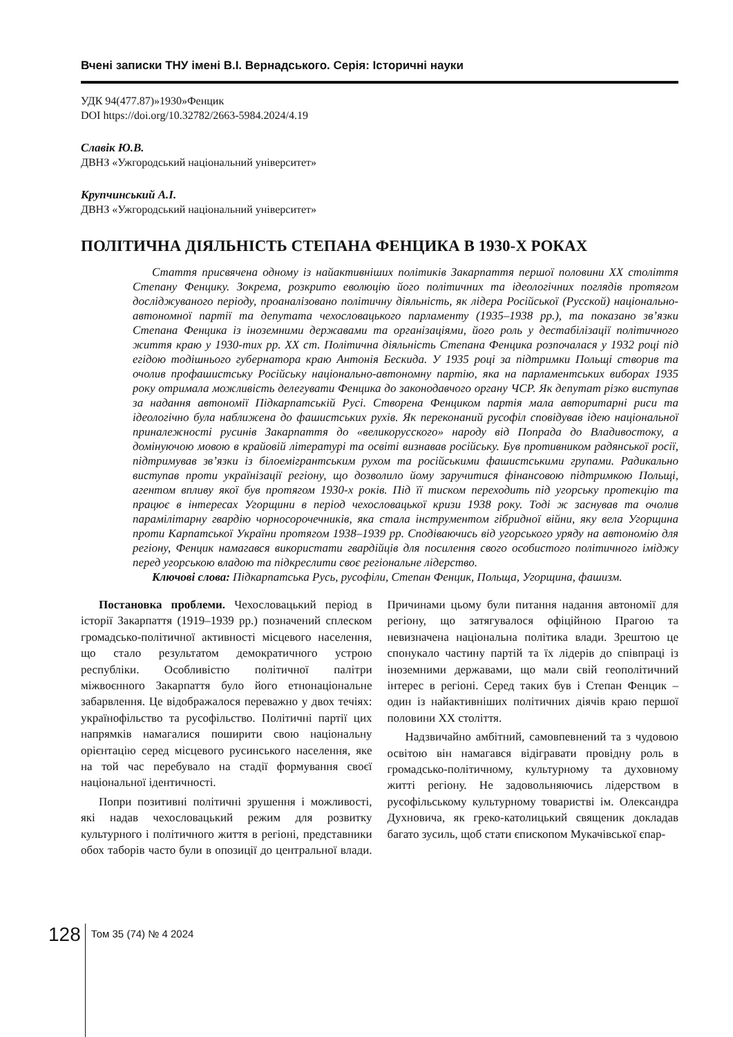Вчені записки ТНУ імені В.І. Вернадського. Серія: Історичні науки
УДК 94(477.87)»1930»Фенцик
DOI https://doi.org/10.32782/2663-5984.2024/4.19
Славік Ю.В.
ДВНЗ «Ужгородський національний університет»
Крупчинський А.І.
ДВНЗ «Ужгородський національний університет»
ПОЛІТИЧНА ДІЯЛЬНІСТЬ СТЕПАНА ФЕНЦИКА В 1930-Х РОКАХ
Стаття присвячена одному із найактивніших політиків Закарпаття першої половини XX століття Степану Фенцику. Зокрема, розкрито еволюцію його політичних та ідеологічних поглядів протягом досліджуваного періоду, проаналізовано політичну діяльність, як лідера Російської (Русской) національно-автономної партії та депутата чехословацького парламенту (1935–1938 рр.), та показано зв’язки Степана Фенцика із іноземними державами та організаціями, його роль у дестабілізації політичного життя краю у 1930-тих рр. XX ст. Політична діяльність Степана Фенцика розпочалася у 1932 році під егідою тодішнього губернатора краю Антонія Бескида. У 1935 році за підтримки Польщі створив та очолив профашистську Російську національно-автономну партію, яка на парламентських виборах 1935 року отримала можливість делегувати Фенцика до законодавчого органу ЧСР. Як депутат різко виступав за надання автономії Підкарпатській Русі. Створена Фенциком партія мала авторитарні риси та ідеологічно була наближена до фашистських рухів. Як переконаний русофіл сповідував ідею національної приналежності русинів Закарпаття до «великорусского» народу від Попрада до Владивостоку, а домінуючою мовою в крайовій літературі та освіті визнавав російську. Був противником радянської росії, підтримував зв’язки із біло­емігрантським рухом та російськими фашистськими групами. Радикально виступав проти українізації регіону, що дозволило йому заручитися фінансовою підтримкою Польщі, агентом впливу якої був протягом 1930-х років. Під її тиском переходить під угорську протекцію та працює в інтересах Угорщини в період чехословацької кризи 1938 року. Тоді ж заснував та очолив парамілітарну гвардію чорносорочечників, яка стала інструментом гібридної війни, яку вела Угорщина проти Карпатської України протягом 1938–1939 рр. Сподіваючись від угорського уряду на автономію для регіону, Фенцик намагався використати гвардійців для посилення свого особистого політичного іміджу перед угорською владою та підкреслити своє регіональне лідерство.
Ключові слова: Підкарпатська Русь, русофіли, Степан Фенцик, Польща, Угорщина, фашизм.
Постановка проблеми. Чехословацький період в історії Закарпаття (1919–1939 рр.) позначений сплеском громадсько-політичної активності місцевого населення, що стало результатом демократичного устрою республіки. Особливістю політичної палітри міжвоєнного Закарпаття було його етнонаціональне забарвлення. Це відображалося переважно у двох течіях: українофільство та русофільство. Політичні партії цих напрямків намагалися поширити свою національну орієнтацію серед місцевого русинського населення, яке на той час перебувало на стадії формування своєї національної ідентичності.
Попри позитивні політичні зрушення і можливості, які надав чехословацький режим для розвитку культурного і політичного життя в регіоні, представники обох таборів часто були в опозиції до центральної влади. Причинами цьому були питання надання автономії для регіону, що затягувалося офіційною Прагою та невизначена національна політика влади. Зрештою це спонукало частину партій та їх лідерів до співпраці із іноземними державами, що мали свій геополітичний інтерес в регіоні. Серед таких був і Степан Фенцик – один із найактивніших політичних діячів краю першої половини XX століття.
Надзвичайно амбітний, самовпевнений та з чудовою освітою він намагався відігравати провідну роль в громадсько-політичному, культурному та духовному житті регіону. Не задовольняючись лідерством в русофільському культурному товаристві ім. Олександра Духновича, як греко-католицький священик докладав багато зусиль, щоб стати єпископом Мукачівської єпар-
128 Том 35 (74) № 4 2024